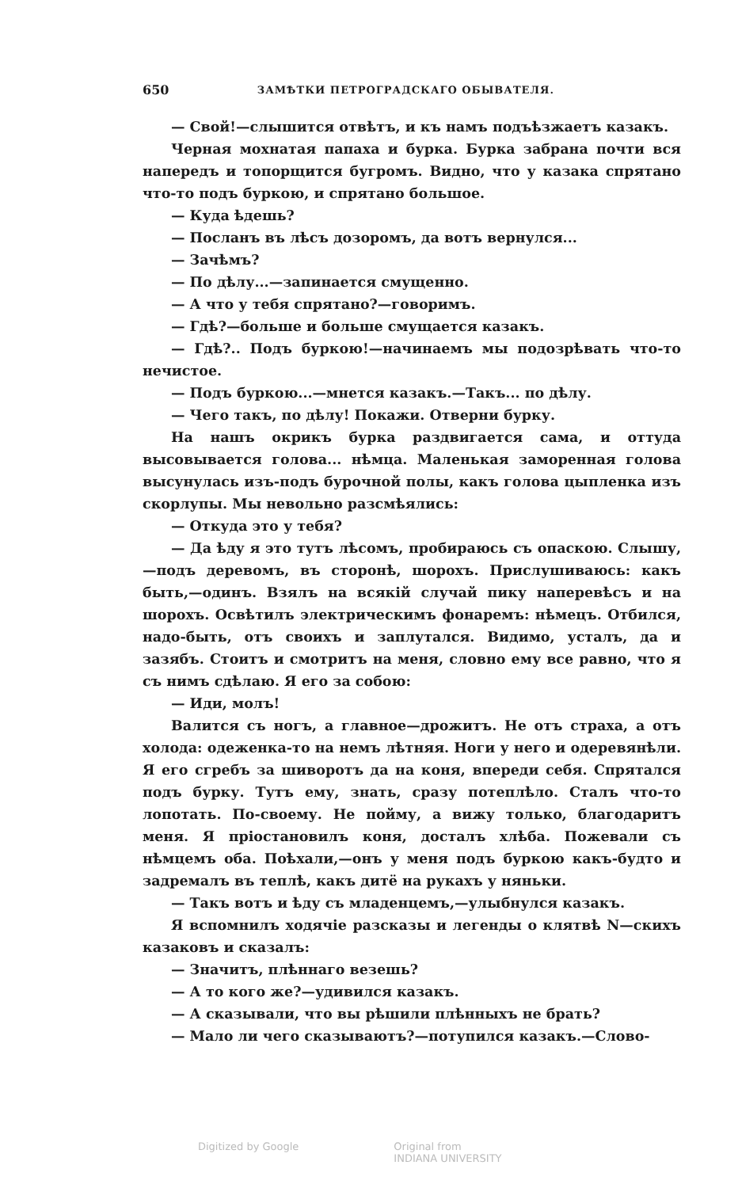650 ЗАМѢТКИ ПЕТРОГРАДСКАГО ОБЫВАТЕЛЯ.
— Свой!—слышится отвѣтъ, и къ намъ подъѣзжаетъ казакъ.
Черная мохнатая папаха и бурка. Бурка забрана почти вся напередъ и топорщится бугромъ. Видно, что у казака спрятано что-то подъ буркою, и спрятано большое.
— Куда ѣдешь?
— Посланъ въ лѣсъ дозоромъ, да вотъ вернулся...
— Зачѣмъ?
— По дѣлу...—запинается смущенно.
— А что у тебя спрятано?—говоримъ.
— Гдѣ?—больше и больше смущается казакъ.
— Гдѣ?.. Подъ буркою!—начинаемъ мы подозрѣвать что-то нечистое.
— Подъ буркою...—мнется казакъ.—Такъ... по дѣлу.
— Чего такъ, по дѣлу! Покажи. Отверни бурку.
На нашъ окрикъ бурка раздвигается сама, и оттуда высовывается голова... нѣмца. Маленькая заморенная голова высунулась изъ-подъ бурочной полы, какъ голова цыпленка изъ скорлупы. Мы невольно разсмѣялись:
— Откуда это у тебя?
— Да ѣду я это тутъ лѣсомъ, пробираюсь съ опаскою. Слышу,—подъ деревомъ, въ сторонѣ, шорохъ. Прислушиваюсь: какъ быть,—одинъ. Взялъ на всякій случай пику наперевѣсъ и на шорохъ. Освѣтилъ электрическимъ фонаремъ: нѣмецъ. Отбился, надо-быть, отъ своихъ и заплутался. Видимо, усталъ, да и зазябъ. Стоитъ и смотритъ на меня, словно ему все равно, что я съ нимъ сдѣлаю. Я его за собою:
— Иди, молъ!
Валится съ ногъ, а главное—дрожитъ. Не отъ страха, а отъ холода: одеженка-то на немъ лѣтняя. Ноги у него и одеревянѣли. Я его сгребъ за шиворотъ да на коня, впереди себя. Спрятался подъ бурку. Тутъ ему, знать, сразу потеплѣло. Сталъ что-то лопотать. По-своему. Не пойму, а вижу только, благодаритъ меня. Я пріостановилъ коня, досталъ хлѣба. Пожевали съ нѣмцемъ оба. Поѣхали,—онъ у меня подъ буркою какъ-будто и задремалъ въ теплѣ, какъ дитё на рукахъ у няньки.
— Такъ вотъ и ѣду съ младенцемъ,—улыбнулся казакъ.
Я вспомнилъ ходячіе разсказы и легенды о клятвѣ N—скихъ казаковъ и сказалъ:
— Значитъ, плѣннаго везешь?
— А то кого же?—удивился казакъ.
— А сказывали, что вы рѣшили плѣнныхъ не брать?
— Мало ли чего сказываютъ?—потупился казакъ.—Слово-
Digitized by Google Original from
INDIANA UNIVERSITY